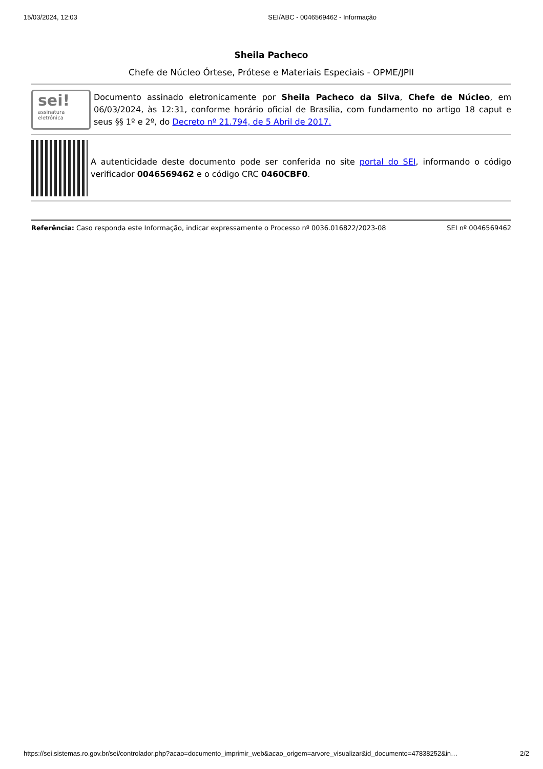15/03/2024, 12:03 SEI/ABC - 0046569462 - Informação
Sheila Pacheco
Chefe de Núcleo Órtese, Prótese e Materiais Especiais - OPME/JPII
sei!
assinatura
eletrônica
Documento assinado eletronicamente por Sheila Pacheco da Silva, Chefe de Núcleo, em 06/03/2024, às 12:31, conforme horário oficial de Brasília, com fundamento no artigo 18 caput e seus §§ 1º e 2º, do Decreto nº 21.794, de 5 Abril de 2017.
A autenticidade deste documento pode ser conferida no site portal do SEI, informando o código verificador 0046569462 e o código CRC 0460CBF0.
Referência: Caso responda este Informação, indicar expressamente o Processo nº 0036.016822/2023-08 SEI nº 0046569462
https://sei.sistemas.ro.gov.br/sei/controlador.php?acao=documento_imprimir_web&acao_origem=arvore_visualizar&id_documento=47838252&in… 2/2